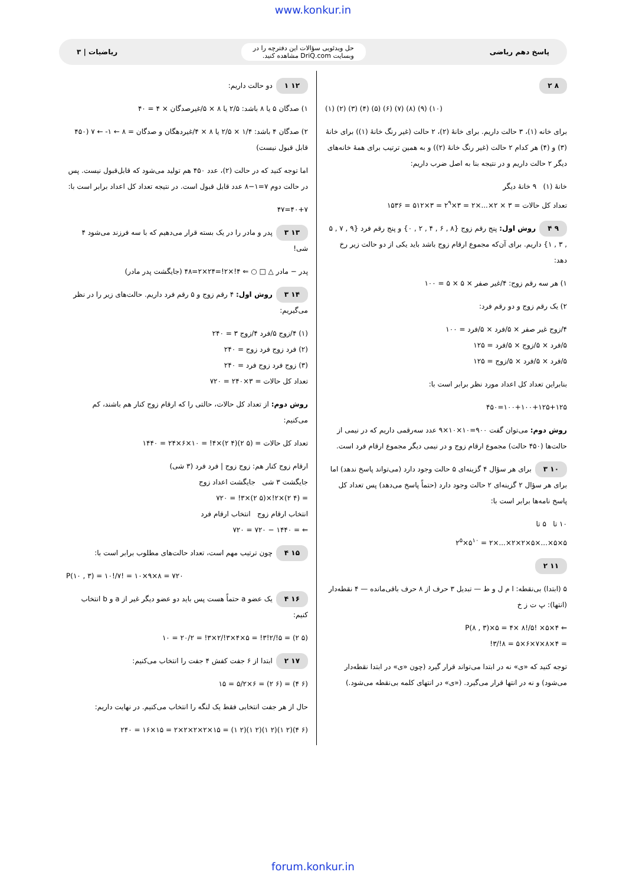www.konkur.in
پاسخ دهم ریاضی
حل ویدئویی سؤالات این دفترچه را در
وبسایت DriQ.com مشاهده کنید.
ریاضیات | ۳
۸ ۲
(۱) (۲) (۳) (۴) (۵) (۶) (۷) (۸) (۹) (۱۰)
برای خانه (۱)، ۳ حالت داریم. برای خانهٔ (۲)، ۲ حالت (غیر رنگ خانهٔ (۱)) برای خانهٔ (۳) و (۴) هر کدام ۲ حالت (غیر رنگ خانهٔ (۲)) و به همین ترتیب برای همهٔ خانه‌های دیگر ۲ حالت داریم و در نتیجه بنا به اصل ضرب داریم:
خانهٔ (۱) ۹ خانهٔ دیگر
تعداد کل حالات = ۳ × ۲×...×۲ = ۳×۲<sup>۹</sup> = ۳×۵۱۲ = ۱۵۳۶
۹ ۴ روش اول: پنج رقم زوج {۸ , ۶ , ۴ , ۲ , ۰} و پنج رقم فرد {۹ , ۷ , ۵ , ۳ , ۱} داریم. برای آن‌که مجموع ارقام زوج باشد باید یکی از دو حالت زیر رخ دهد:
۱) هر سه رقم زوج: ۴/غیر صفر × ۵ × ۵ = ۱۰۰
۲) یک رقم زوج و دو رقم فرد:
۴/زوج غیر صفر × ۵/فرد × ۵/فرد = ۱۰۰
۵/فرد × ۵/زوج × ۵/فرد = ۱۲۵
۵/فرد × ۵/فرد × ۵/زوج = ۱۲۵
بنابراین تعداد کل اعداد مورد نظر برابر است با:
۱۰۰+۱۰۰+۱۲۵+۱۲۵=۴۵۰
روش دوم: می‌توان گفت ۹۰۰=۱۰×۱۰×۹ عدد سه‌رقمی داریم که در نیمی از حالت‌ها (۴۵۰ حالت) مجموع ارقام زوج و در نیمی دیگر مجموع ارقام فرد است.
۱۰ ۳ برای هر سؤال ۴ گزینه‌ای ۵ حالت وجود دارد (می‌تواند پاسخ ندهد) اما برای هر سؤال ۲ گزینه‌ای ۲ حالت وجود دارد (حتماً پاسخ می‌دهد) پس تعداد کل پاسخ نامه‌ها برابر است با:
۱۰ تا ۵ تا
۵×۵×...×۵×۲×۲×...×۲ = ۵<sup>۱۰</sup>×۲<sup>۵</sup>
۱۱ ۲
۵ (ابتدا) بی‌نقطه: ا م ل و ط — تبدیل ۳ حرف از ۸ حرف باقی‌مانده — ۴ نقطه‌دار (انتها): پ ت ز خ
⇐ ۴×P(۸ , ۳)×۵ = ۴× ۸!/۵! ×۵
= ۴×۸×۷×۶×۵ = ۸!/۳!
توجه کنید که «ی» نه در ابتدا می‌تواند قرار گیرد (چون «ی» در ابتدا نقطه‌دار می‌شود) و نه در انتها قرار می‌گیرد. («ی» در انتهای کلمه بی‌نقطه می‌شود.)
۱۲ ۱ دو حالت داریم:
۱) صدگان ۵ یا ۸ باشد: ۲/۵ یا ۸ × ۵/غیرصدگان × ۴ = ۴۰
۲) صدگان ۴ باشد: ۱/۴ × ۲/۵ یا ۸ × ۴/غیردهگان و صدگان = ۸ ← ۱- ← ۷ (۴۵۰ قابل قبول نیست)
اما توجه کنید که در حالت (۲)، عدد ۴۵۰ هم تولید می‌شود که قابل‌قبول نیست. پس در حالت دوم ۷=۱−۸ عدد قابل قبول است. در نتیجه تعداد کل اعداد برابر است با:
۴۰+۷=۴۷
۱۳ ۳ پدر و مادر را در یک بسته قرار می‌دهیم که با سه فرزند می‌شود ۴ شی!
پدر − مادر △ □ ○ ⇐ ۴!×۲!=۲۴×۲=۴۸ (جایگشت پدر مادر)
۱۴ ۳ روش اول: ۴ رقم زوج و ۵ رقم فرد داریم. حالت‌های زیر را در نظر می‌گیریم:
(۱) ۴/زوج ۵/فرد ۴/زوج ۳ = ۲۴۰
(۲) فرد زوج فرد زوج = ۲۴۰
(۳) زوج فرد زوج فرد = ۲۴۰
تعداد کل حالات = ۳×۲۴۰ = ۷۲۰
روش دوم: از تعداد کل حالات، حالتی را که ارقام زوج کنار هم باشند، کم می‌کنیم:
تعداد کل حالات = (۵ ۲)(۴ ۲)×۴! = ۱۰×۶×۲۴ = ۱۴۴۰
ارقام زوج کنار هم: زوج زوج | فرد فرد (۳ شی)
جایگشت ۳ شی جایگشت اعداد زوج
= (۴ ۲)×۲!×(۵ ۲)×۳! = ۷۲۰
انتخاب ارقام زوج انتخاب ارقام فرد
⇐ = ۱۴۴۰ − ۷۲۰ = ۷۲۰
۱۵ ۴ چون ترتیب مهم است، تعداد حالت‌های مطلوب برابر است با:
P(۱۰ , ۳) = ۱۰!/۷! = ۱۰×۹×۸ = ۷۲۰
۱۶ ۴ یک عضو a حتماً هست پس باید دو عضو دیگر غیر از a و b انتخاب کنیم:
(۵ ۲) = ۵!/۲!۳! = ۵×۴×۳!/۲×۳! = ۲۰/۲ = ۱۰
۱۷ ۲ ابتدا از ۶ جفت کفش ۴ جفت را انتخاب می‌کنیم:
(۶ ۴) = (۶ ۲) = ۶×۵/۲ = ۱۵
حال از هر جفت انتخابی فقط یک لنگه را انتخاب می‌کنیم. در نهایت داریم:
(۶ ۴)(۲ ۱)(۲ ۱)(۲ ۱)(۲ ۱) = ۱۵×۲×۲×۲×۲ = ۱۵×۱۶ = ۲۴۰
forum.konkur.in